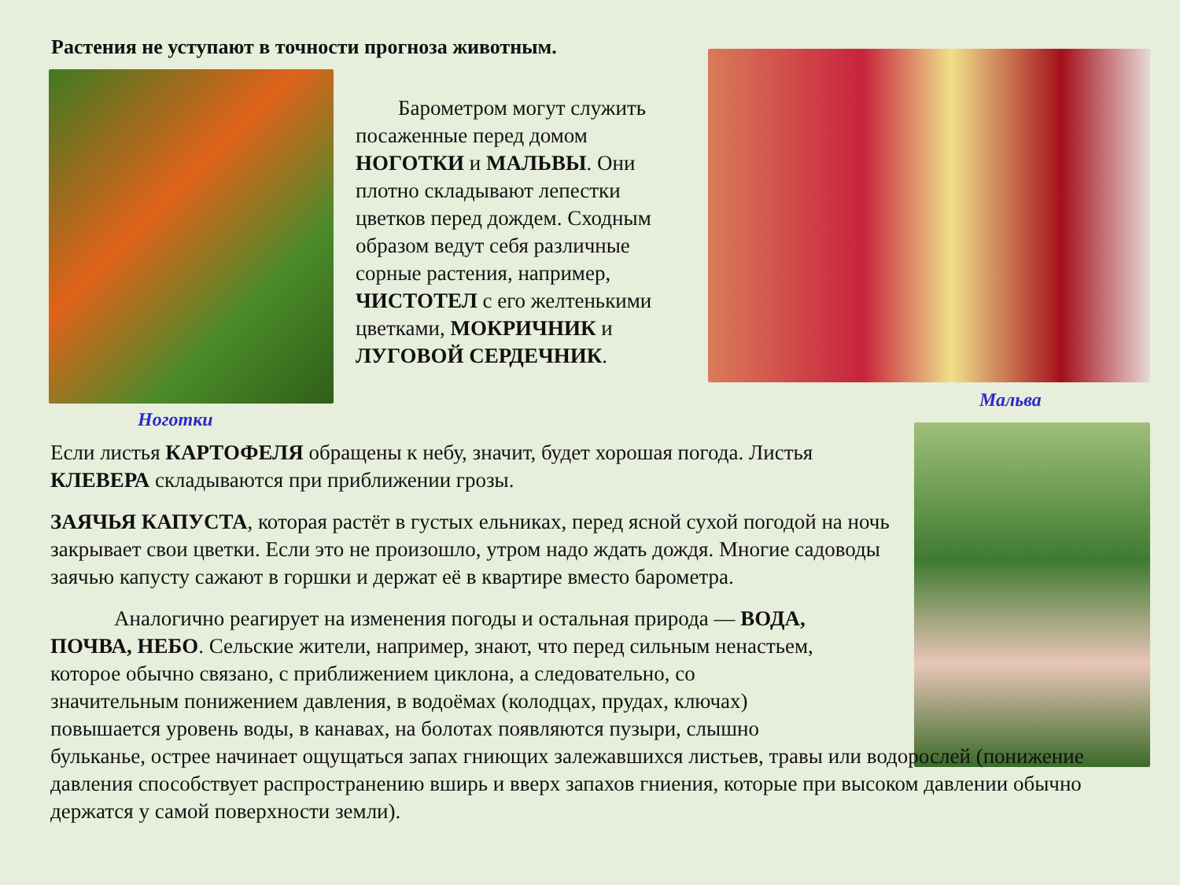Растения не уступают в точности прогноза животным.
  Барометром могут служить посаженные перед домом НОГОТКИ и МАЛЬВЫ. Они плотно складывают лепестки цветков перед дождем. Сходным образом ведут себя различные сорные растения, например, ЧИСТОТЕЛ с его желтенькими цветками, МОКРИЧНИК и ЛУГОВОЙ СЕРДЕЧНИК.
Ноготки
Мальва
Если листья КАРТОФЕЛЯ обращены к небу, значит, будет хорошая погода. Листья КЛЕВЕРА складываются при приближении грозы.
ЗАЯЧЬЯ КАПУСТА, которая растёт в густых ельниках, перед ясной сухой погодой на ночь закрывает свои цветки. Если это не произошло, утром надо ждать дождя. Многие садоводы заячью капусту сажают в горшки и держат её в квартире вместо барометра.
   Аналогично реагирует на изменения погоды и остальная природа — ВОДА,
ПОЧВА, НЕБО. Сельские жители, например, знают, что перед сильным ненастьем,
которое обычно связано, с приближением циклона, а следовательно, со
значительным понижением давления, в водоёмах (колодцах, прудах, ключах)
повышается уровень воды, в канавах, на болотах появляются пузыри, слышно
бульканье, острее начинает ощущаться запах гниющих залежавшихся листьев, травы или водорослей (понижение давления способствует распространению вширь и вверх запахов гниения, которые при высоком давлении обычно держатся у самой поверхности земли).